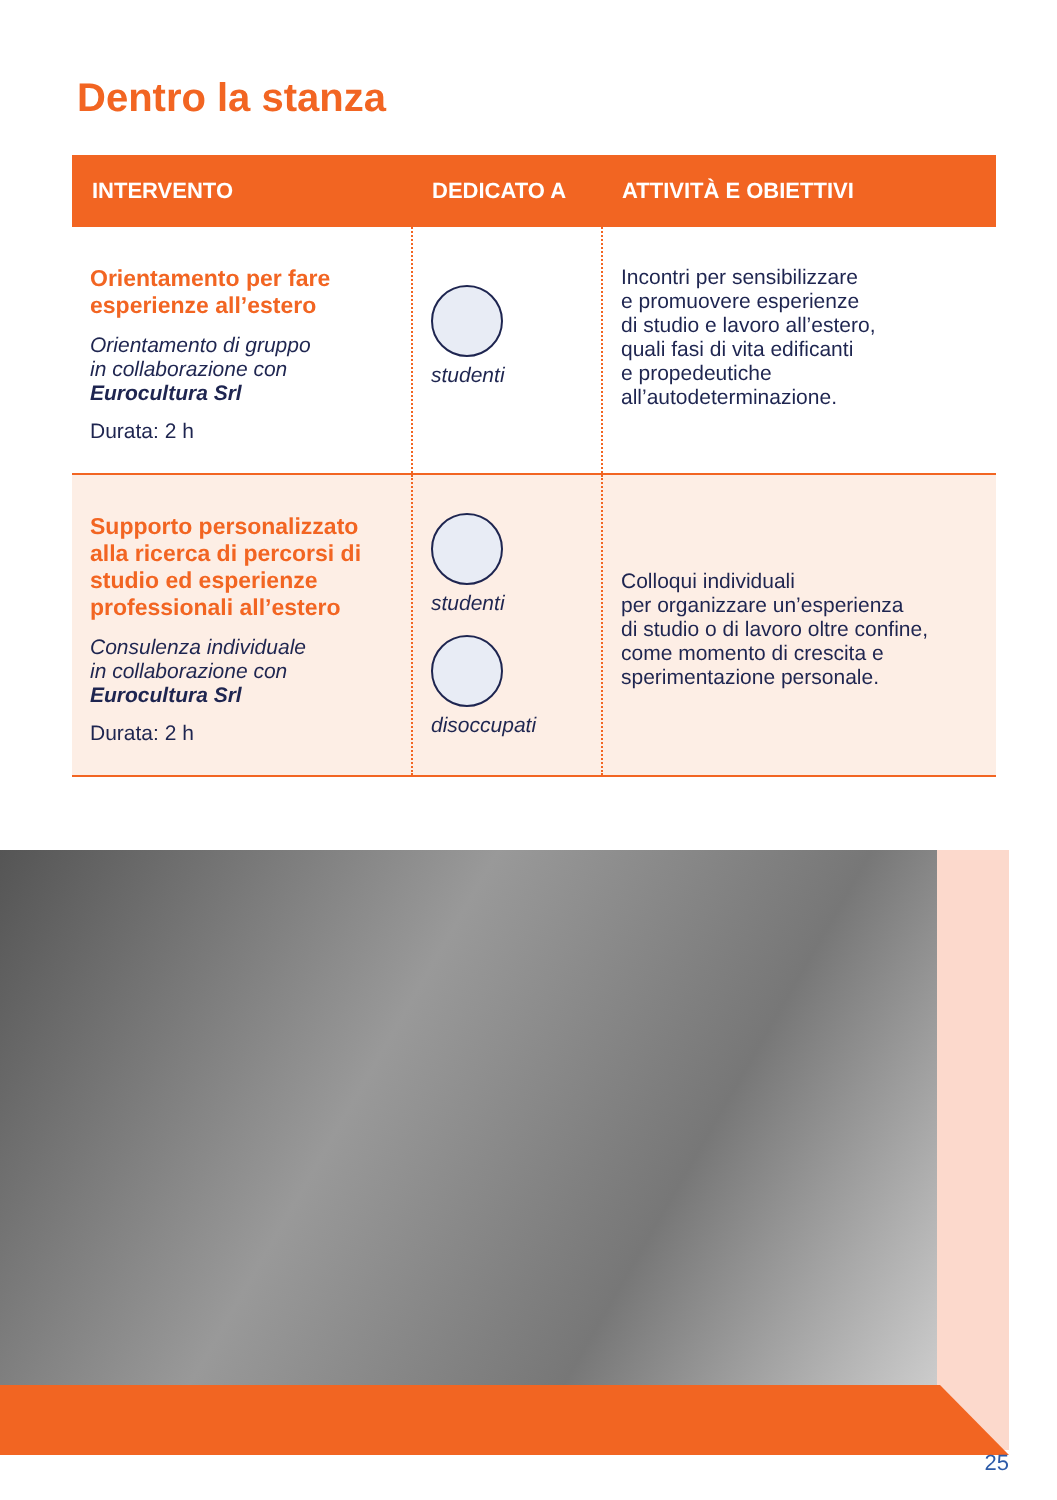Dentro la stanza
| INTERVENTO | DEDICATO A | ATTIVITÀ E OBIETTIVI |
| --- | --- | --- |
| Orientamento per fare esperienze all’estero Orientamento di gruppo in collaborazione con Eurocultura Srl Durata: 2 h | studenti | Incontri per sensibilizzare e promuovere esperienze di studio e lavoro all’estero, quali fasi di vita edificanti e propedeutiche all’autodeterminazione. |
| Supporto personalizzato alla ricerca di percorsi di studio ed esperienze professionali all’estero Consulenza individuale in collaborazione con Eurocultura Srl Durata: 2 h | studenti disoccupati | Colloqui individuali per organizzare un’esperienza di studio o di lavoro oltre confine, come momento di crescita e sperimentazione personale. |
25